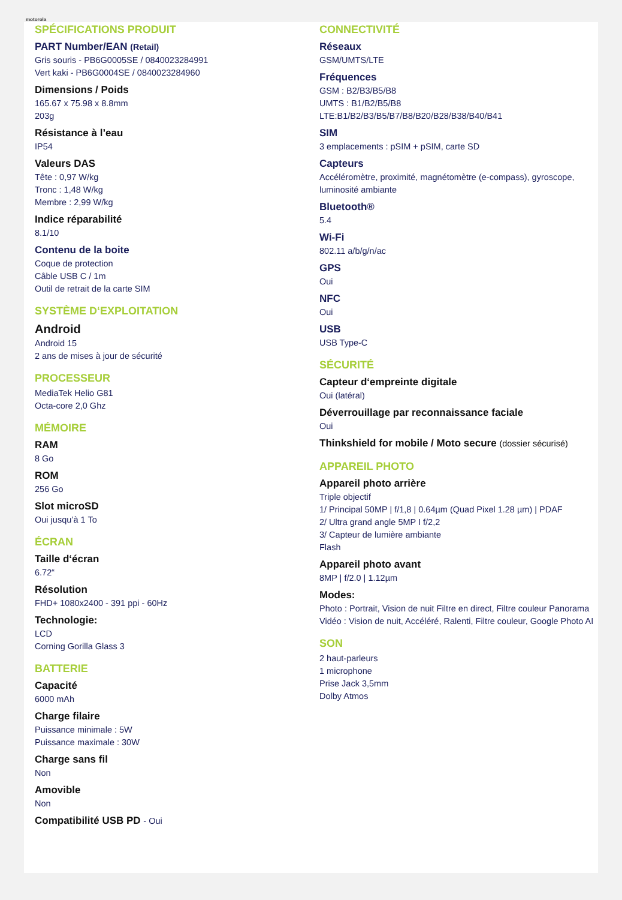motorola
SPÉCIFICATIONS PRODUIT
PART Number/EAN (Retail)
Gris souris - PB6G0005SE / 0840023284991
Vert kaki - PB6G0004SE / 0840023284960
Dimensions / Poids
165.67 x 75.98 x 8.8mm
203g
Résistance à l’eau
IP54
Valeurs DAS
Tête : 0,97 W/kg
Tronc : 1,48 W/kg
Membre : 2,99 W/kg
Indice réparabilité
8.1/10
Contenu de la boite
Coque de protection
Câble USB C / 1m
Outil de retrait de la carte SIM
SYSTÈME D‘EXPLOITATION
Android
Android 15
2 ans de mises à jour de sécurité
PROCESSEUR
MediaTek Helio G81
Octa-core 2,0 Ghz
MÉMOIRE
RAM
8 Go
ROM
256 Go
Slot microSD
Oui jusqu’à 1 To
ÉCRAN
Taille d‘écran
6.72“
Résolution
FHD+ 1080x2400 - 391 ppi - 60Hz
Technologie:
LCD
Corning Gorilla Glass 3
BATTERIE
Capacité
6000 mAh
Charge filaire
Puissance minimale : 5W
Puissance maximale : 30W
Charge sans fil
Non
Amovible
Non
Compatibilité USB PD - Oui
CONNECTIVITÉ
Réseaux
GSM/UMTS/LTE
Fréquences
GSM : B2/B3/B5/B8
UMTS : B1/B2/B5/B8
LTE:B1/B2/B3/B5/B7/B8/B20/B28/B38/B40/B41
SIM
3 emplacements : pSIM + pSIM, carte SD
Capteurs
Accéléromètre, proximité, magnétomètre (e-compass), gyroscope, luminosité ambiante
Bluetooth®
5.4
Wi-Fi
802.11 a/b/g/n/ac
GPS
Oui
NFC
Oui
USB
USB Type-C
SÉCURITÉ
Capteur d‘empreinte digitale
Oui (latéral)
Déverrouillage par reconnaissance faciale
Oui
Thinkshield for mobile / Moto secure (dossier sécurisé)
APPAREIL PHOTO
Appareil photo arrière
Triple objectif
1/ Principal 50MP | f/1,8 | 0.64µm (Quad Pixel 1.28 µm) | PDAF
2/ Ultra grand angle 5MP I f/2,2
3/ Capteur de lumière ambiante
Flash
Appareil photo avant
8MP | f/2.0 | 1.12µm
Modes:
Photo : Portrait, Vision de nuit Filtre en direct, Filtre couleur Panorama
Vidéo : Vision de nuit, Accéléré, Ralenti, Filtre couleur, Google Photo AI
SON
2 haut-parleurs
1 microphone
Prise Jack 3,5mm
Dolby Atmos